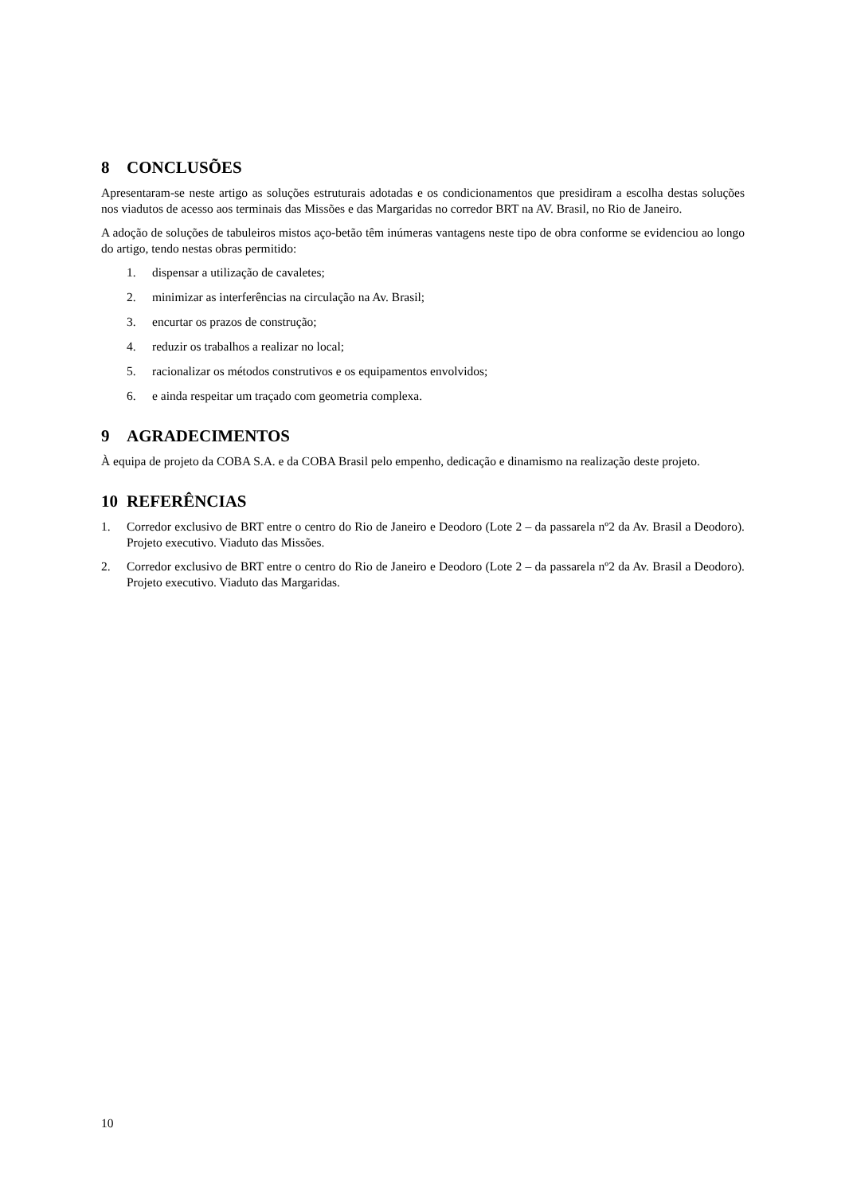8 CONCLUSÕES
Apresentaram-se neste artigo as soluções estruturais adotadas e os condicionamentos que presidiram a escolha destas soluções nos viadutos de acesso aos terminais das Missões e das Margaridas no corredor BRT na AV. Brasil, no Rio de Janeiro.
A adoção de soluções de tabuleiros mistos aço-betão têm inúmeras vantagens neste tipo de obra conforme se evidenciou ao longo do artigo, tendo nestas obras permitido:
1. dispensar a utilização de cavaletes;
2. minimizar as interferências na circulação na Av. Brasil;
3. encurtar os prazos de construção;
4. reduzir os trabalhos a realizar no local;
5. racionalizar os métodos construtivos e os equipamentos envolvidos;
6. e ainda respeitar um traçado com geometria complexa.
9 AGRADECIMENTOS
À equipa de projeto da COBA S.A. e da COBA Brasil pelo empenho, dedicação e dinamismo na realização deste projeto.
10 REFERÊNCIAS
1. Corredor exclusivo de BRT entre o centro do Rio de Janeiro e Deodoro (Lote 2 – da passarela nº2 da Av. Brasil a Deodoro). Projeto executivo. Viaduto das Missões.
2. Corredor exclusivo de BRT entre o centro do Rio de Janeiro e Deodoro (Lote 2 – da passarela nº2 da Av. Brasil a Deodoro). Projeto executivo. Viaduto das Margaridas.
10